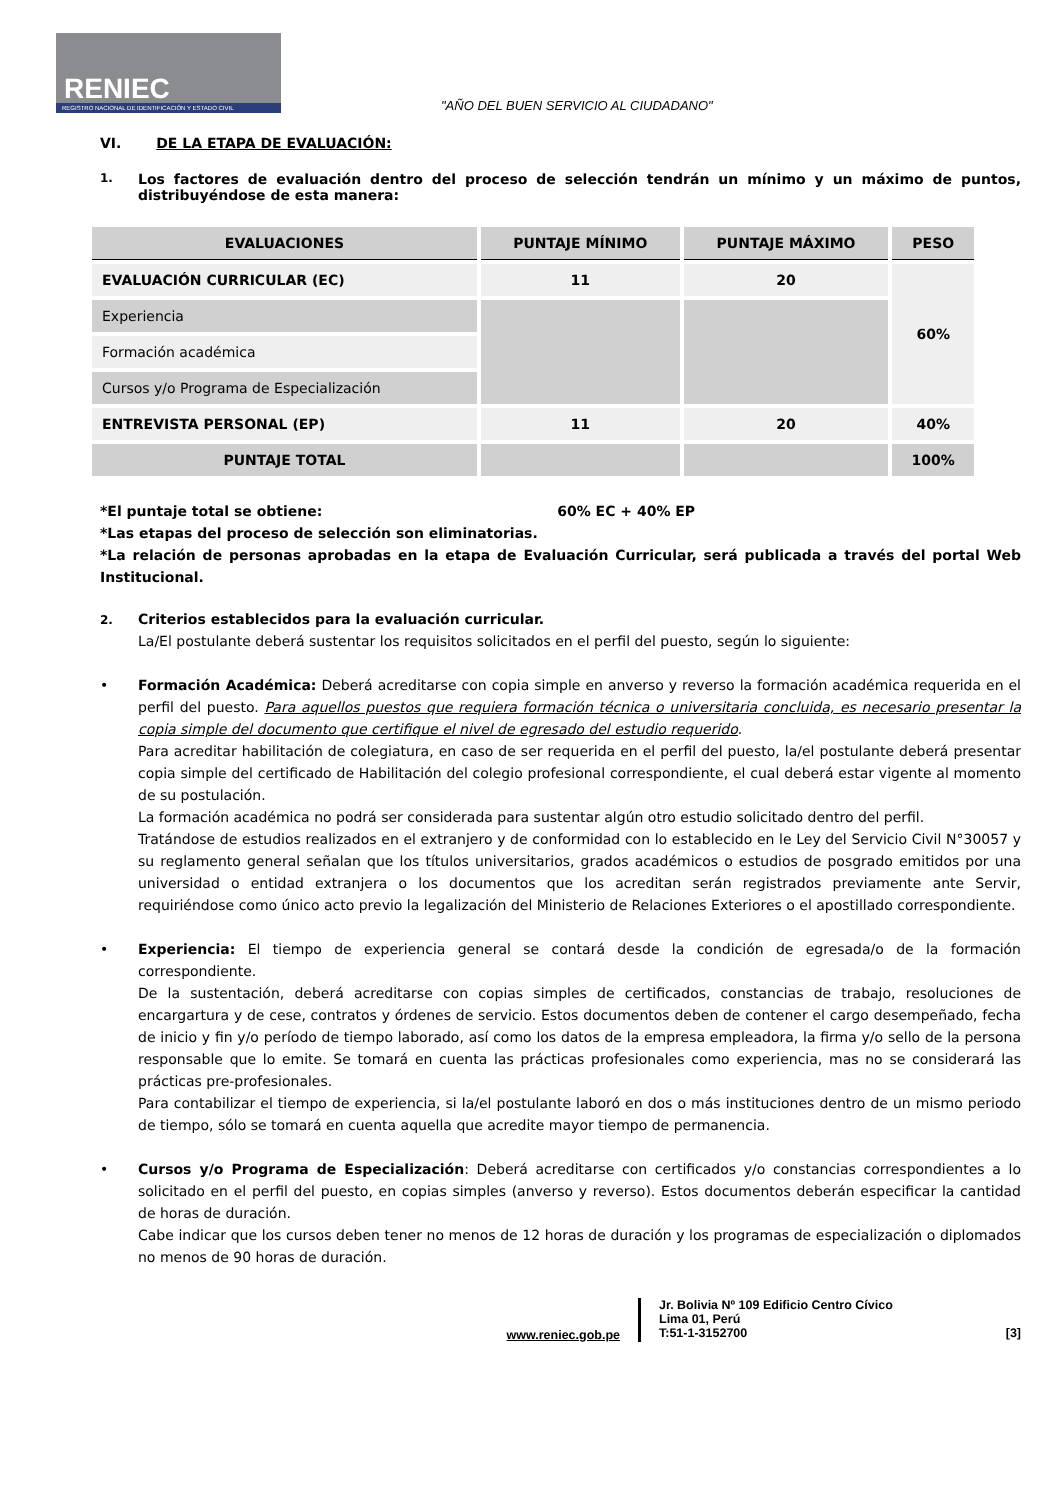RENIEC
REGISTRO NACIONAL DE IDENTIFICACIÓN Y ESTADO CIVIL
"AÑO DEL BUEN SERVICIO AL CIUDADANO"
VI. DE LA ETAPA DE EVALUACIÓN:
1. Los factores de evaluación dentro del proceso de selección tendrán un mínimo y un máximo de puntos, distribuyéndose de esta manera:
| EVALUACIONES | PUNTAJE MÍNIMO | PUNTAJE MÁXIMO | PESO |
| --- | --- | --- | --- |
| EVALUACIÓN CURRICULAR (EC) | 11 | 20 | 60% |
| Experiencia | | | |
| Formación académica | | | |
| Cursos y/o Programa de Especialización | | | |
| ENTREVISTA PERSONAL (EP) | 11 | 20 | 40% |
| PUNTAJE TOTAL | | | 100% |
*El puntaje total se obtiene: 60% EC + 40% EP
*Las etapas del proceso de selección son eliminatorias.
*La relación de personas aprobadas en la etapa de Evaluación Curricular, será publicada a través del portal Web Institucional.
2. Criterios establecidos para la evaluación curricular.
La/El postulante deberá sustentar los requisitos solicitados en el perfil del puesto, según lo siguiente:
• Formación Académica: Deberá acreditarse con copia simple en anverso y reverso la formación académica requerida en el perfil del puesto. Para aquellos puestos que requiera formación técnica o universitaria concluida, es necesario presentar la copia simple del documento que certifique el nivel de egresado del estudio requerido.
Para acreditar habilitación de colegiatura, en caso de ser requerida en el perfil del puesto, la/el postulante deberá presentar copia simple del certificado de Habilitación del colegio profesional correspondiente, el cual deberá estar vigente al momento de su postulación.
La formación académica no podrá ser considerada para sustentar algún otro estudio solicitado dentro del perfil.
Tratándose de estudios realizados en el extranjero y de conformidad con lo establecido en le Ley del Servicio Civil N°30057 y su reglamento general señalan que los títulos universitarios, grados académicos o estudios de posgrado emitidos por una universidad o entidad extranjera o los documentos que los acreditan serán registrados previamente ante Servir, requiriéndose como único acto previo la legalización del Ministerio de Relaciones Exteriores o el apostillado correspondiente.
• Experiencia: El tiempo de experiencia general se contará desde la condición de egresada/o de la formación correspondiente.
De la sustentación, deberá acreditarse con copias simples de certificados, constancias de trabajo, resoluciones de encargartura y de cese, contratos y órdenes de servicio. Estos documentos deben de contener el cargo desempeñado, fecha de inicio y fin y/o período de tiempo laborado, así como los datos de la empresa empleadora, la firma y/o sello de la persona responsable que lo emite. Se tomará en cuenta las prácticas profesionales como experiencia, mas no se considerará las prácticas pre-profesionales.
Para contabilizar el tiempo de experiencia, si la/el postulante laboró en dos o más instituciones dentro de un mismo periodo de tiempo, sólo se tomará en cuenta aquella que acredite mayor tiempo de permanencia.
• Cursos y/o Programa de Especialización: Deberá acreditarse con certificados y/o constancias correspondientes a lo solicitado en el perfil del puesto, en copias simples (anverso y reverso). Estos documentos deberán especificar la cantidad de horas de duración.
Cabe indicar que los cursos deben tener no menos de 12 horas de duración y los programas de especialización o diplomados no menos de 90 horas de duración.
www.reniec.gob.pe
Jr. Bolivia Nº 109 Edificio Centro Cívico
Lima 01, Perú
T:51-1-3152700 [3]